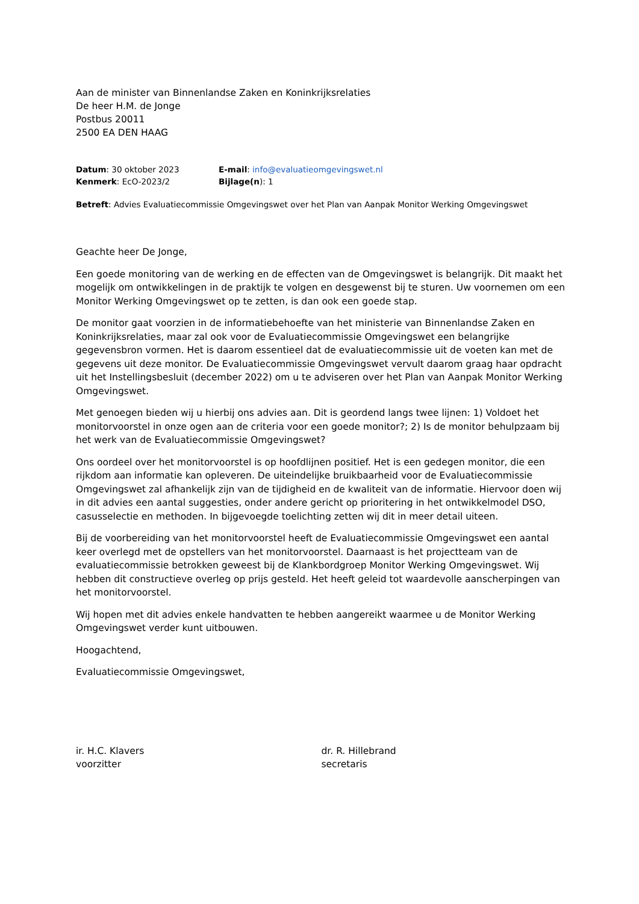Aan de minister van Binnenlandse Zaken en Koninkrijksrelaties
De heer H.M. de Jonge
Postbus 20011
2500 EA DEN HAAG
| Datum : 30 oktober 2023 | E-mail : info@evaluatieomgevingswet.nl |
| Kenmerk : EcO-2023/2 | Bijlage(n ): 1 |
Betreft: Advies Evaluatiecommissie Omgevingswet over het Plan van Aanpak Monitor Werking Omgevingswet
Geachte heer De Jonge,
Een goede monitoring van de werking en de effecten van de Omgevingswet is belangrijk. Dit maakt het mogelijk om ontwikkelingen in de praktijk te volgen en desgewenst bij te sturen. Uw voornemen om een Monitor Werking Omgevingswet op te zetten, is dan ook een goede stap.
De monitor gaat voorzien in de informatiebehoefte van het ministerie van Binnenlandse Zaken en Koninkrijksrelaties, maar zal ook voor de Evaluatiecommissie Omgevingswet een belangrijke gegevensbron vormen. Het is daarom essentieel dat de evaluatiecommissie uit de voeten kan met de gegevens uit deze monitor. De Evaluatiecommissie Omgevingswet vervult daarom graag haar opdracht uit het Instellingsbesluit (december 2022) om u te adviseren over het Plan van Aanpak Monitor Werking Omgevingswet.
Met genoegen bieden wij u hierbij ons advies aan. Dit is geordend langs twee lijnen: 1) Voldoet het monitorvoorstel in onze ogen aan de criteria voor een goede monitor?; 2) Is de monitor behulpzaam bij het werk van de Evaluatiecommissie Omgevingswet?
Ons oordeel over het monitorvoorstel is op hoofdlijnen positief. Het is een gedegen monitor, die een rijkdom aan informatie kan opleveren. De uiteindelijke bruikbaarheid voor de Evaluatiecommissie Omgevingswet zal afhankelijk zijn van de tijdigheid en de kwaliteit van de informatie. Hiervoor doen wij in dit advies een aantal suggesties, onder andere gericht op prioritering in het ontwikkelmodel DSO, casusselectie en methoden. In bijgevoegde toelichting zetten wij dit in meer detail uiteen.
Bij de voorbereiding van het monitorvoorstel heeft de Evaluatiecommissie Omgevingswet een aantal keer overlegd met de opstellers van het monitorvoorstel. Daarnaast is het projectteam van de evaluatiecommissie betrokken geweest bij de Klankbordgroep Monitor Werking Omgevingswet. Wij hebben dit constructieve overleg op prijs gesteld. Het heeft geleid tot waardevolle aanscherpingen van het monitorvoorstel.
Wij hopen met dit advies enkele handvatten te hebben aangereikt waarmee u de Monitor Werking Omgevingswet verder kunt uitbouwen.
Hoogachtend,
Evaluatiecommissie Omgevingswet,
ir. H.C. Klavers
voorzitter
dr. R. Hillebrand
secretaris